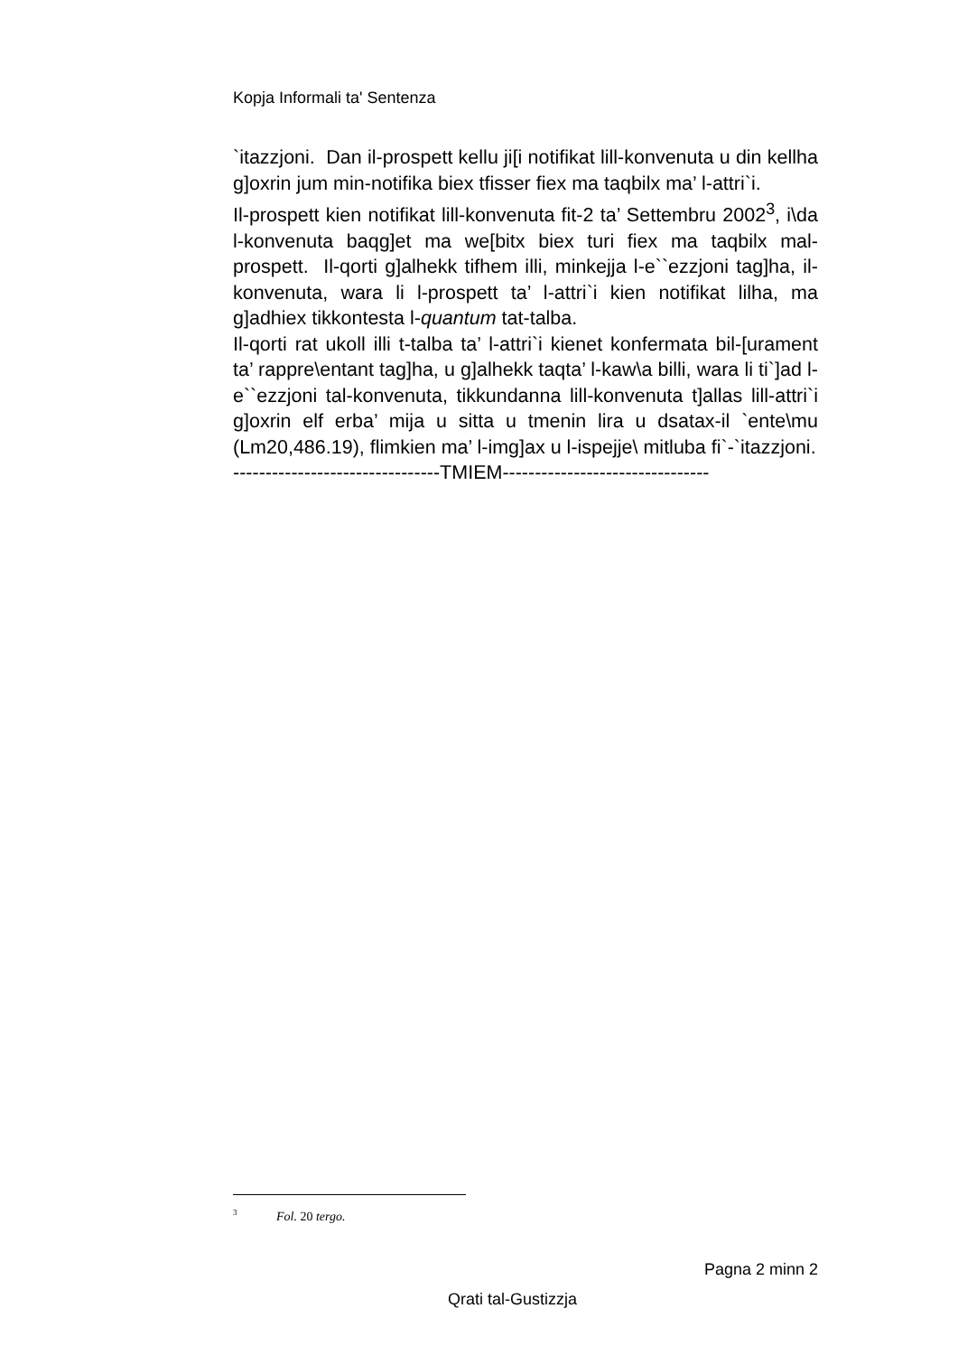Kopja Informali ta' Sentenza
`itazzjoni. Dan il-prospett kellu ji[i notifikat lill-konvenuta u din kellha g]oxrin jum min-notifika biex tfisser fiex ma taqbilx ma’ l-attri`i.
Il-prospett kien notifikat lill-konvenuta fit-2 ta’ Settembru 2002<sup>3</sup>, i\da l-konvenuta baqg]et ma we[bitx biex turi fiex ma taqbilx mal-prospett. Il-qorti g]alhekk tifhem illi, minkejja l-e``ezzjoni tag]ha, il-konvenuta, wara li l-prospett ta’ l-attri`i kien notifikat lilha, ma g]adhiex tikkontesta l-quantum tat-talba.
Il-qorti rat ukoll illi t-talba ta’ l-attri`i kienet konfermata bil-[urament ta’ rappre\entant tag]ha, u g]alhekk taqta’ l-kaw\a billi, wara li ti`]ad l-e``ezzjoni tal-konvenuta, tikkundanna lill-konvenuta t]allas lill-attri`i g]oxrin elf erba’ mija u sitta u tmenin lira u dsatax-il `ente\mu (Lm20,486.19), flimkien ma’ l-img]ax u l-ispejje\ mitluba fi`-`itazzjoni.
--------------------------------TMIEM--------------------------------
<sup>3</sup> Fol. 20 tergo.
Pagna 2 minn 2
Qrati tal-Gustizzja